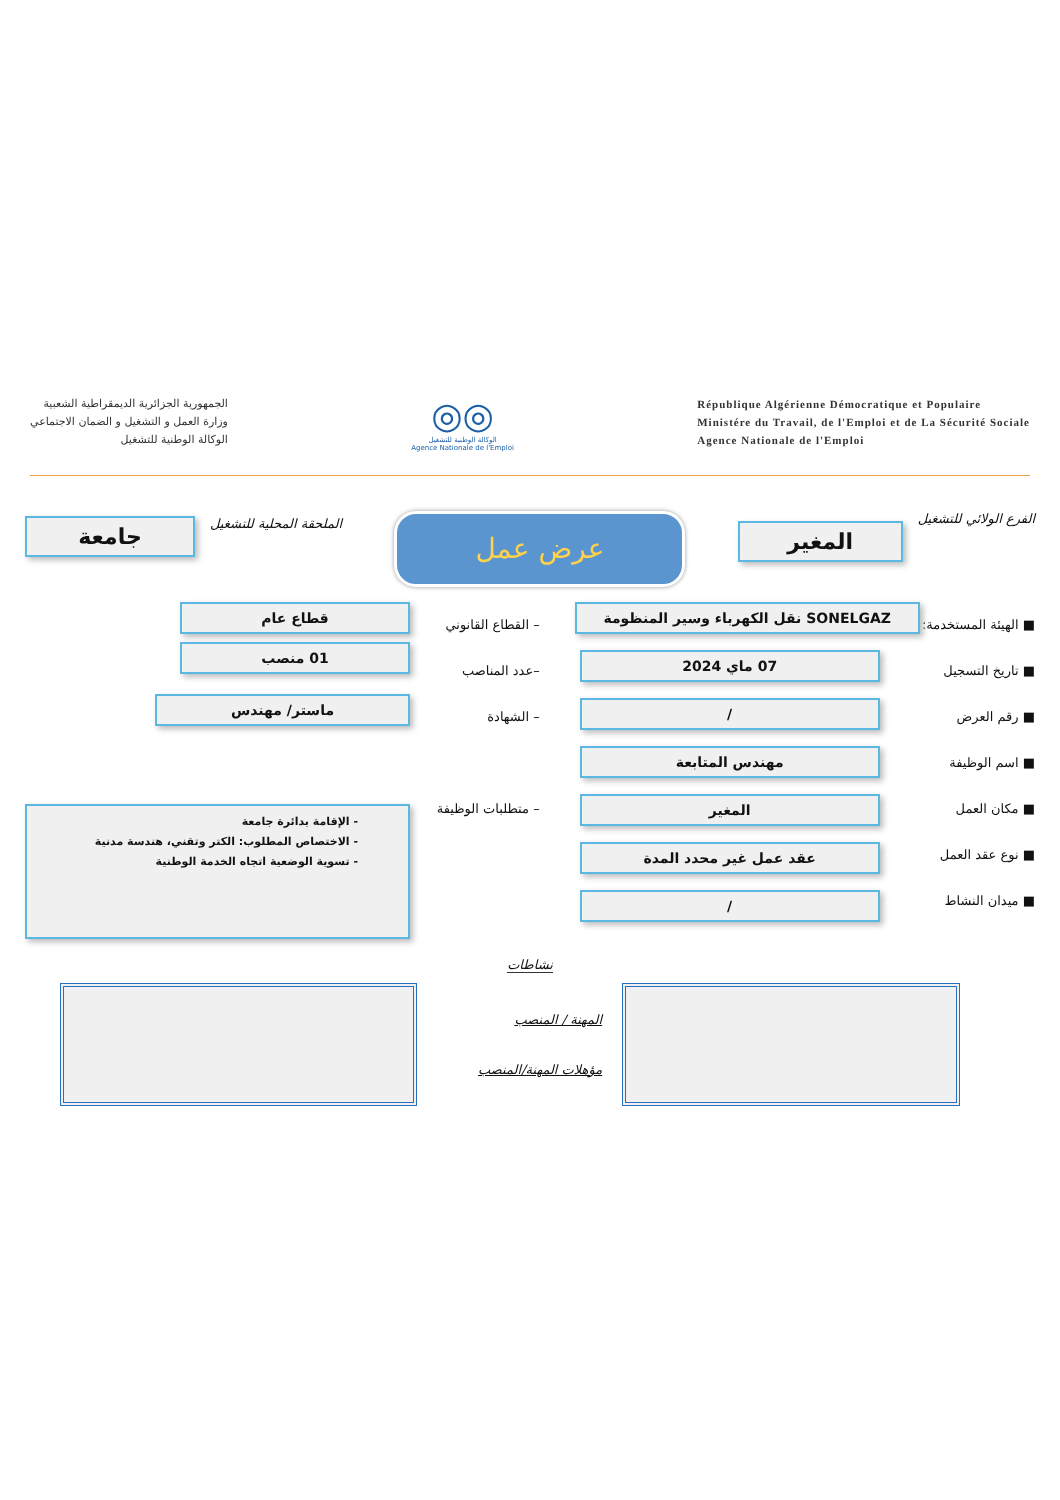الجمهورية الجزائرية الديمقراطية الشعبية
وزارة العمل و التشغيل و الضمان الاجتماعي
الوكالة الوطنية للتشغيل
◎◎
الوكالة الوطنية للتشغيل
Agence Nationale de l'Emploi
République Algérienne Démocratique et Populaire
Ministére du Travail, de l'Emploi et de La Sécurité Sociale
Agence Nationale de l'Emploi
الفرع الولائي للتشغيل
المغير
عرض عمل
الملحقة المحلية للتشغيل
جامعة
■ الهيئة المستخدمة:
■ تاريخ التسجيل
■ رقم العرض
■ اسم الوظيفة
■ مكان العمل
■ نوع عقد العمل
■ ميدان النشاط
SONELGAZ نقل الكهرباء وسير المنظومة
07 ماي 2024
/
مهندس المتابعة
المغير
عقد عمل غير محدد المدة
/
– القطاع القانوني
–عدد المناصب
– الشهادة
– متطلبات الوظيفة
قطاع عام
01 منصب
ماستر/ مهندس
- الإقامة بدائرة جامعة
- الاختصاص المطلوب: الكتر وتقني، هندسة مدنية
- تسوية الوضعية اتجاه الخدمة الوطنية
نشاطات
المهنة / المنصب
مؤهلات المهنة/المنصب